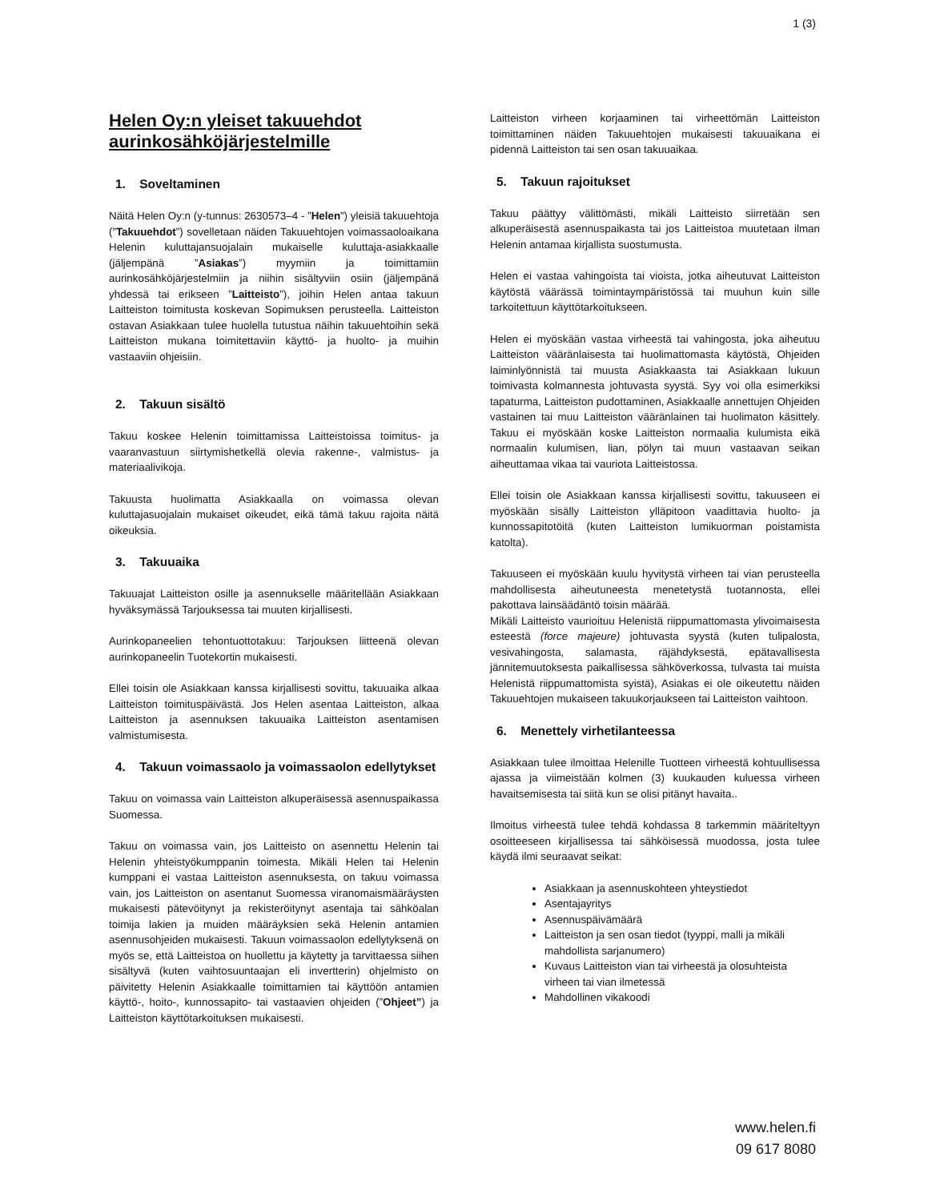1 (3)
Helen Oy:n yleiset takuuehdot aurinkosähköjärjestelmille
1. Soveltaminen
Näitä Helen Oy:n (y-tunnus: 2630573–4 - ”Helen”) yleisiä takuuehtoja (”Takuuehdot”) sovelletaan näiden Takuuehtojen voimassaoloaikana Helenin kuluttajansuojalain mukaiselle kuluttaja-asiakkaalle (jäljempänä ”Asiakas”) myymiin ja toimittamiin aurinkosähköjärjestelmiin ja niihin sisältyviin osiin (jäljempänä yhdessä tai erikseen ”Laitteisto”), joihin Helen antaa takuun Laitteiston toimitusta koskevan Sopimuksen perusteella. Laitteiston ostavan Asiakkaan tulee huolella tutustua näihin takuuehtoihin sekä Laitteiston mukana toimitettaviin käyttö- ja huolto- ja muihin vastaaviin ohjeisiin.
2. Takuun sisältö
Takuu koskee Helenin toimittamissa Laitteistoissa toimitus- ja vaaranvastuun siirtymishetkellä olevia rakenne-, valmistus- ja materiaalivikoja.
Takuusta huolimatta Asiakkaalla on voimassa olevan kuluttajasuojalain mukaiset oikeudet, eikä tämä takuu rajoita näitä oikeuksia.
3. Takuuaika
Takuuajat Laitteiston osille ja asennukselle määritellään Asiakkaan hyväksymässä Tarjouksessa tai muuten kirjallisesti.
Aurinkopaneelien tehontuottotakuu: Tarjouksen liitteenä olevan aurinkopaneelin Tuotekortin mukaisesti.
Ellei toisin ole Asiakkaan kanssa kirjallisesti sovittu, takuuaika alkaa Laitteiston toimituspäivästä. Jos Helen asentaa Laitteiston, alkaa Laitteiston ja asennuksen takuuaika Laitteiston asentamisen valmistumisesta.
4. Takuun voimassaolo ja voimassaolon edellytykset
Takuu on voimassa vain Laitteiston alkuperäisessä asennuspaikassa Suomessa.
Takuu on voimassa vain, jos Laitteisto on asennettu Helenin tai Helenin yhteistyökumppanin toimesta. Mikäli Helen tai Helenin kumppani ei vastaa Laitteiston asennuksesta, on takuu voimassa vain, jos Laitteiston on asentanut Suomessa viranomaismääräysten mukaisesti pätevöitynyt ja rekisteröitynyt asentaja tai sähköalan toimija lakien ja muiden määräyksien sekä Helenin antamien asennusohjeiden mukaisesti. Takuun voimassaolon edellytyksenä on myös se, että Laitteistoa on huollettu ja käytetty ja tarvittaessa siihen sisältyvä (kuten vaihtosuuntaajan eli invertterin) ohjelmisto on päivitetty Helenin Asiakkaalle toimittamien tai käyttöön antamien käyttö-, hoito-, kunnossapito- tai vastaavien ohjeiden (”Ohjeet”) ja Laitteiston käyttötarkoituksen mukaisesti.
Laitteiston virheen korjaaminen tai virheettömän Laitteiston toimittaminen näiden Takuuehtojen mukaisesti takuuaikana ei pidennä Laitteiston tai sen osan takuuaikaa.
5. Takuun rajoitukset
Takuu päättyy välittömästi, mikäli Laitteisto siirretään sen alkuperäisestä asennuspaikasta tai jos Laitteistoa muutetaan ilman Helenin antamaa kirjallista suostumusta.
Helen ei vastaa vahingoista tai vioista, jotka aiheutuvat Laitteiston käytöstä väärässä toimintaympäristössä tai muuhun kuin sille tarkoitettuun käyttötarkoitukseen.
Helen ei myöskään vastaa virheestä tai vahingosta, joka aiheutuu Laitteiston vääränlaisesta tai huolimattomasta käytöstä, Ohjeiden laiminlyönnistä tai muusta Asiakkaasta tai Asiakkaan lukuun toimivasta kolmannesta johtuvasta syystä. Syy voi olla esimerkiksi tapaturma, Laitteiston pudottaminen, Asiakkaalle annettujen Ohjeiden vastainen tai muu Laitteiston vääränlainen tai huolimaton käsittely. Takuu ei myöskään koske Laitteiston normaalia kulumista eikä normaalin kulumisen, lian, pölyn tai muun vastaavan seikan aiheuttamaa vikaa tai vauriota Laitteistossa.
Ellei toisin ole Asiakkaan kanssa kirjallisesti sovittu, takuuseen ei myöskään sisälly Laitteiston ylläpitoon vaadittavia huolto- ja kunnossapitotöitä (kuten Laitteiston lumikuorman poistamista katolta).
Takuuseen ei myöskään kuulu hyvitystä virheen tai vian perusteella mahdollisesta aiheutuneesta menetetystä tuotannosta, ellei pakottava lainsäädäntö toisin määrää.
Mikäli Laitteisto vaurioituu Helenistä riippumattomasta ylivoimaisesta esteestä (force majeure) johtuvasta syystä (kuten tulipalosta, vesivahingosta, salamasta, räjähdyksestä, epätavallisesta jännitemuutoksesta paikallisessa sähköverkossa, tulvasta tai muista Helenistä riippumattomista syistä), Asiakas ei ole oikeutettu näiden Takuuehtojen mukaiseen takuukorjaukseen tai Laitteiston vaihtoon.
6. Menettely virhetilanteessa
Asiakkaan tulee ilmoittaa Helenille Tuotteen virheestä kohtuullisessa ajassa ja viimeistään kolmen (3) kuukauden kuluessa virheen havaitsemisesta tai siitä kun se olisi pitänyt havaita..
Ilmoitus virheestä tulee tehdä kohdassa 8 tarkemmin määriteltyyn osoitteeseen kirjallisessa tai sähköisessä muodossa, josta tulee käydä ilmi seuraavat seikat:
Asiakkaan ja asennuskohteen yhteystiedot
Asentajayritys
Asennuspäivämäärä
Laitteiston ja sen osan tiedot (tyyppi, malli ja mikäli mahdollista sarjanumero)
Kuvaus Laitteiston vian tai virheestä ja olosuhteista virheen tai vian ilmetessä
Mahdollinen vikakoodi
www.helen.fi
09 617 8080